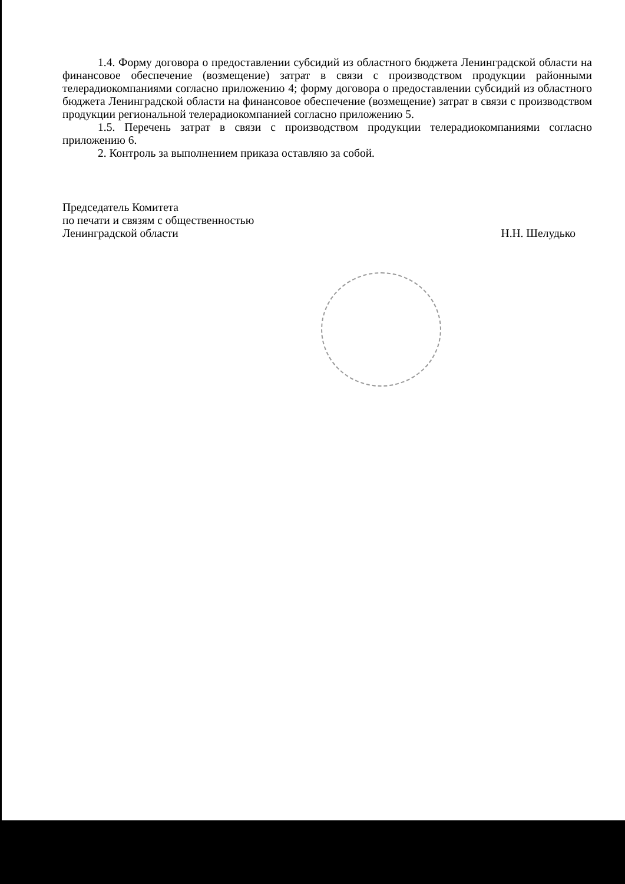1.4. Форму договора о предоставлении субсидий из областного бюджета Ленинградской области на финансовое обеспечение (возмещение) затрат в связи с производством продукции районными телерадиокомпаниями согласно приложению 4; форму договора о предоставлении субсидий из областного бюджета Ленинградской области на финансовое обеспечение (возмещение) затрат в связи с производством продукции региональной телерадиокомпанией согласно приложению 5.
1.5. Перечень затрат в связи с производством продукции телерадиокомпаниями согласно приложению 6.
2. Контроль за выполнением приказа оставляю за собой.
Председатель Комитета
по печати и связям с общественностью
Ленинградской области
Н.Н. Шелудько